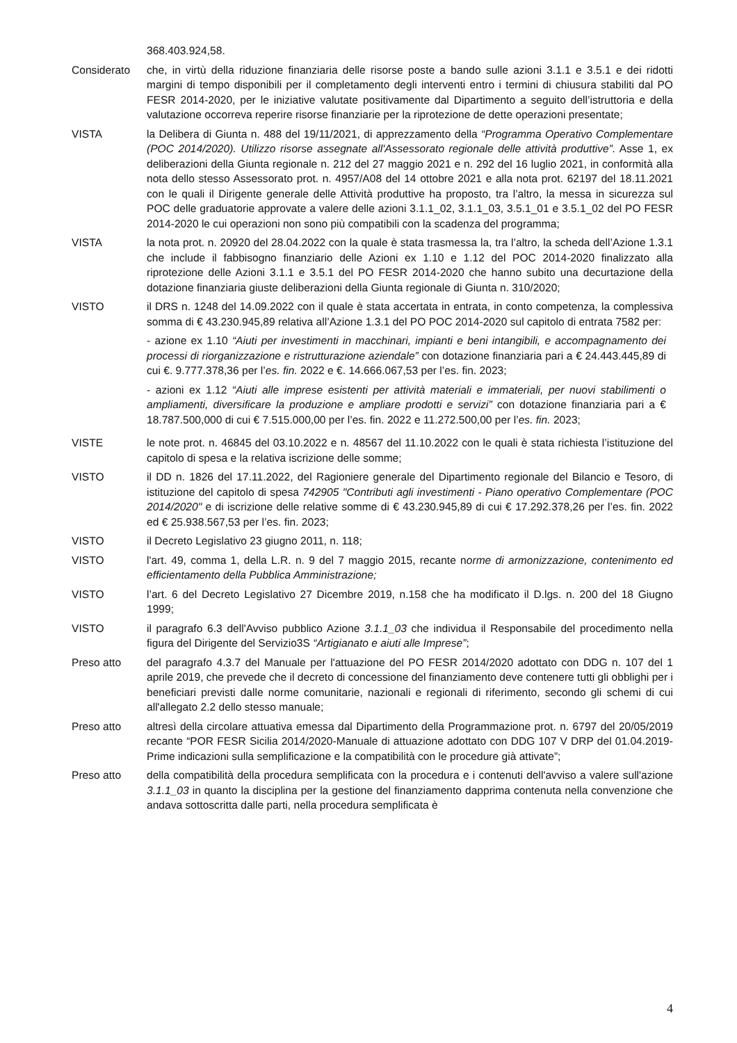368.403.924,58.
Considerato che, in virtù della riduzione finanziaria delle risorse poste a bando sulle azioni 3.1.1 e 3.5.1 e dei ridotti margini di tempo disponibili per il completamento degli interventi entro i termini di chiusura stabiliti dal PO FESR 2014-2020, per le iniziative valutate positivamente dal Dipartimento a seguito dell’istruttoria e della valutazione occorreva reperire risorse finanziarie per la riprotezione de dette operazioni presentate;
VISTA la Delibera di Giunta n. 488 del 19/11/2021, di apprezzamento della “Programma Operativo Complementare (POC 2014/2020). Utilizzo risorse assegnate all'Assessorato regionale delle attività produttive”. Asse 1, ex deliberazioni della Giunta regionale n. 212 del 27 maggio 2021 e n. 292 del 16 luglio 2021, in conformità alla nota dello stesso Assessorato prot. n. 4957/A08 del 14 ottobre 2021 e alla nota prot. 62197 del 18.11.2021 con le quali il Dirigente generale delle Attività produttive ha proposto, tra l’altro, la messa in sicurezza sul POC delle graduatorie approvate a valere delle azioni 3.1.1_02, 3.1.1_03, 3.5.1_01 e 3.5.1_02 del PO FESR 2014-2020 le cui operazioni non sono più compatibili con la scadenza del programma;
VISTA la nota prot. n. 20920 del 28.04.2022 con la quale è stata trasmessa la, tra l’altro, la scheda dell’Azione 1.3.1 che include il fabbisogno finanziario delle Azioni ex 1.10 e 1.12 del POC 2014-2020 finalizzato alla riprotezione delle Azioni 3.1.1 e 3.5.1 del PO FESR 2014-2020 che hanno subito una decurtazione della dotazione finanziaria giuste deliberazioni della Giunta regionale di Giunta n. 310/2020;
VISTO il DRS n. 1248 del 14.09.2022 con il quale è stata accertata in entrata, in conto competenza, la complessiva somma di € 43.230.945,89 relativa all’Azione 1.3.1 del PO POC 2014-2020 sul capitolo di entrata 7582 per:
- azione ex 1.10 “Aiuti per investimenti in macchinari, impianti e beni intangibili, e accompagnamento dei processi di riorganizzazione e ristrutturazione aziendale” con dotazione finanziaria pari a € 24.443.445,89 di cui €. 9.777.378,36 per l’es. fin. 2022 e €. 14.666.067,53 per l’es. fin. 2023;
- azioni ex 1.12 “Aiuti alle imprese esistenti per attività materiali e immateriali, per nuovi stabilimenti o ampliamenti, diversificare la produzione e ampliare prodotti e servizi” con dotazione finanziaria pari a € 18.787.500,000 di cui € 7.515.000,00 per l’es. fin. 2022 e 11.272.500,00 per l’es. fin. 2023;
VISTE le note prot. n. 46845 del 03.10.2022 e n. 48567 del 11.10.2022 con le quali è stata richiesta l’istituzione del capitolo di spesa e la relativa iscrizione delle somme;
VISTO il DD n. 1826 del 17.11.2022, del Ragioniere generale del Dipartimento regionale del Bilancio e Tesoro, di istituzione del capitolo di spesa 742905 "Contributi agli investimenti - Piano operativo Complementare (POC 2014/2020" e di iscrizione delle relative somme di € 43.230.945,89 di cui € 17.292.378,26 per l’es. fin. 2022 ed € 25.938.567,53 per l’es. fin. 2023;
VISTO il Decreto Legislativo 23 giugno 2011, n. 118;
VISTO l'art. 49, comma 1, della L.R. n. 9 del 7 maggio 2015, recante norme di armonizzazione, contenimento ed efficientamento della Pubblica Amministrazione;
VISTO l’art. 6 del Decreto Legislativo 27 Dicembre 2019, n.158 che ha modificato il D.lgs. n. 200 del 18 Giugno 1999;
VISTO il paragrafo 6.3 dell'Avviso pubblico Azione 3.1.1_03 che individua il Responsabile del procedimento nella figura del Dirigente del Servizio3S “Artigianato e aiuti alle Imprese”;
Preso atto del paragrafo 4.3.7 del Manuale per l'attuazione del PO FESR 2014/2020 adottato con DDG n. 107 del 1 aprile 2019, che prevede che il decreto di concessione del finanziamento deve contenere tutti gli obblighi per i beneficiari previsti dalle norme comunitarie, nazionali e regionali di riferimento, secondo gli schemi di cui all'allegato 2.2 dello stesso manuale;
Preso atto altresì della circolare attuativa emessa dal Dipartimento della Programmazione prot. n. 6797 del 20/05/2019 recante “POR FESR Sicilia 2014/2020-Manuale di attuazione adottato con DDG 107 V DRP del 01.04.2019- Prime indicazioni sulla semplificazione e la compatibilità con le procedure già attivate”;
Preso atto della compatibilità della procedura semplificata con la procedura e i contenuti dell'avviso a valere sull'azione 3.1.1_03 in quanto la disciplina per la gestione del finanziamento dapprima contenuta nella convenzione che andava sottoscritta dalle parti, nella procedura semplificata è
4